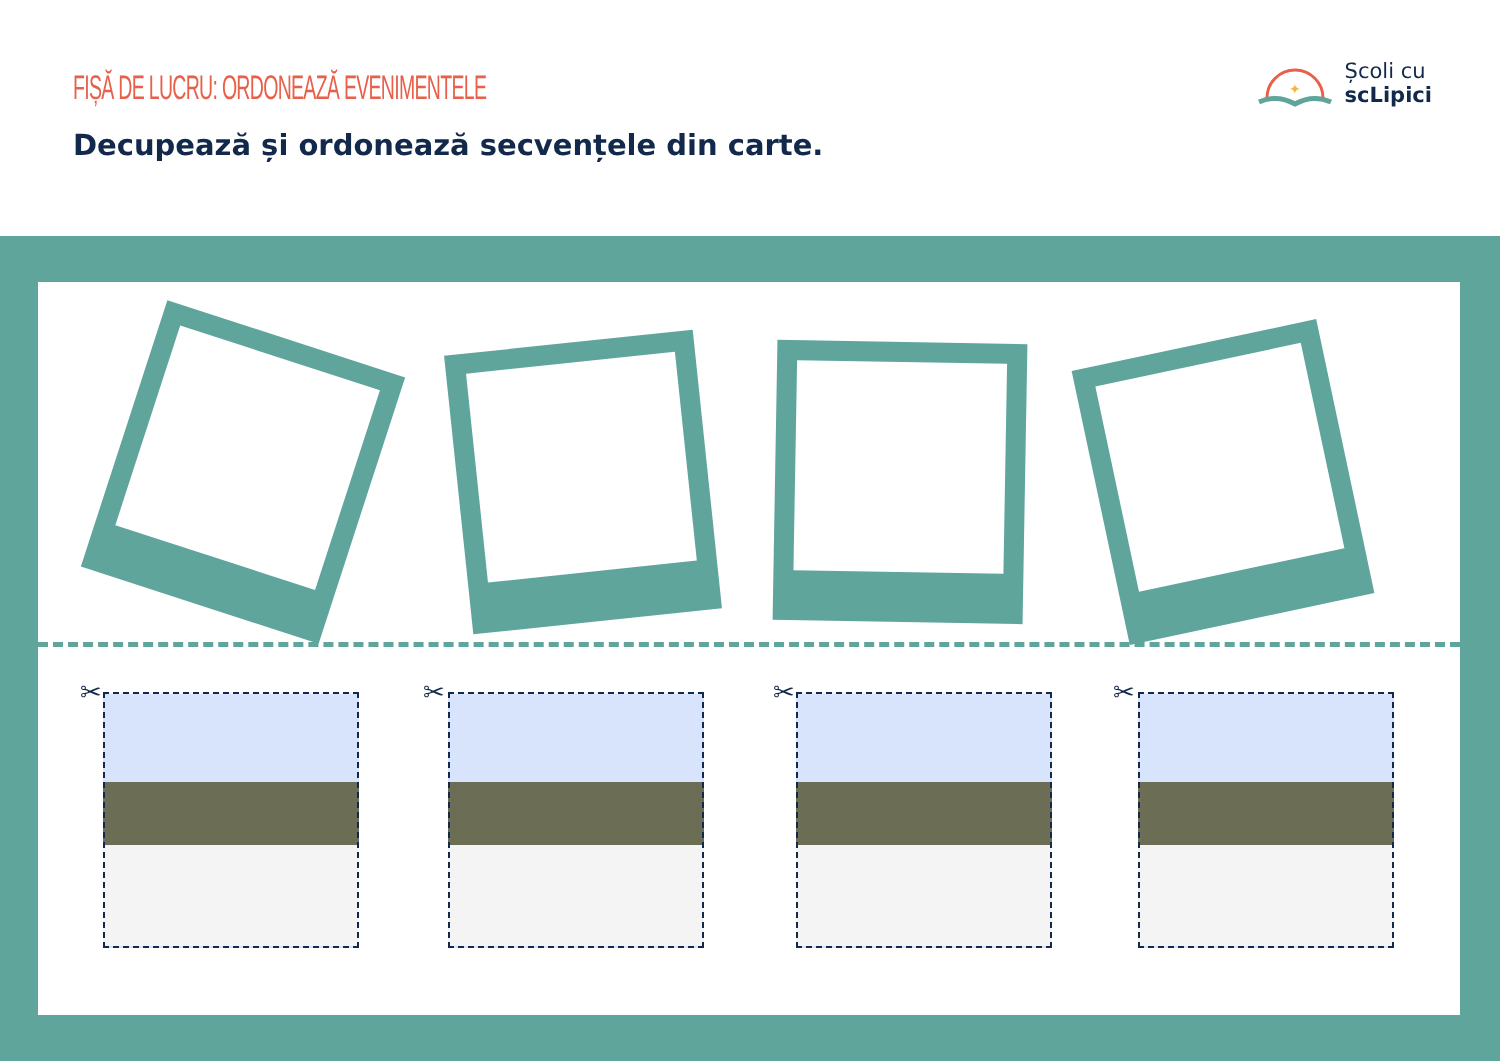FIȘĂ DE LUCRU: ORDONEAZĂ EVENIMENTELE
Decupează și ordonează secvențele din carte.
✦
Școli cu
scLipici
✂ ✂ ✂ ✂